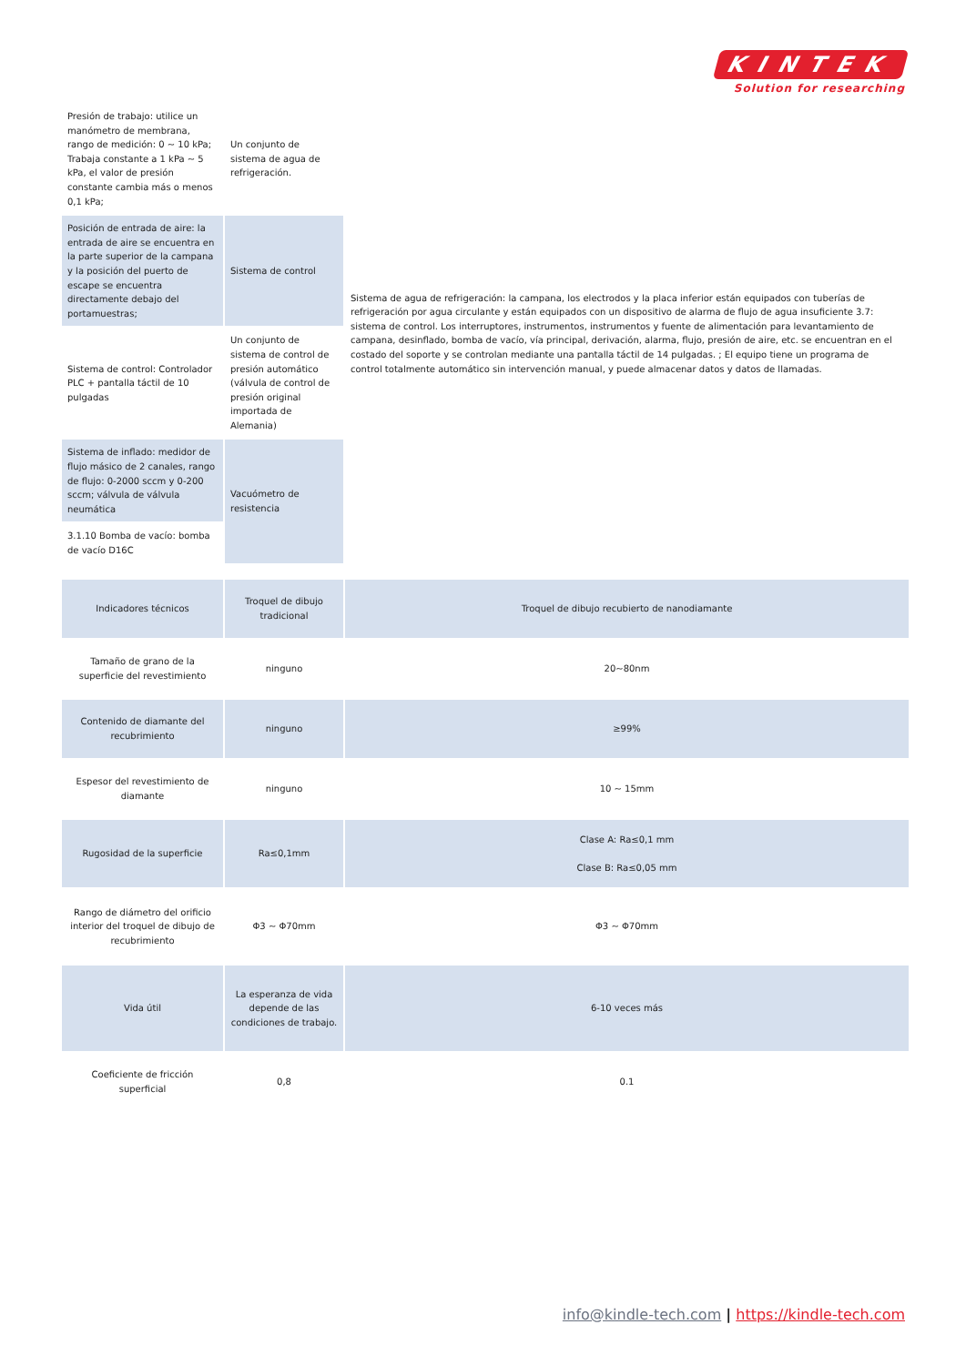KINTEK
Solution for researching
| Presión de trabajo: utilice un manómetro de membrana, rango de medición: 0 ~ 10 kPa; Trabaja constante a 1 kPa ~ 5 kPa, el valor de presión constante cambia más o menos 0,1 kPa; | Un conjunto de sistema de agua de refrigeración. | Sistema de agua de refrigeración: la campana, los electrodos y la placa inferior están equipados con tuberías de refrigeración por agua circulante y están equipados con un dispositivo de alarma de flujo de agua insuficiente 3.7: sistema de control. Los interruptores, instrumentos, instrumentos y fuente de alimentación para levantamiento de campana, desinflado, bomba de vacío, vía principal, derivación, alarma, flujo, presión de aire, etc. se encuentran en el costado del soporte y se controlan mediante una pantalla táctil de 14 pulgadas. ; El equipo tiene un programa de control totalmente automático sin intervención manual, y puede almacenar datos y datos de llamadas. |
| Posición de entrada de aire: la entrada de aire se encuentra en la parte superior de la campana y la posición del puerto de escape se encuentra directamente debajo del portamuestras; | Sistema de control | |
| Sistema de control: Controlador PLC + pantalla táctil de 10 pulgadas | Un conjunto de sistema de control de presión automático (válvula de control de presión original importada de Alemania) | |
| Sistema de inflado: medidor de flujo másico de 2 canales, rango de flujo: 0-2000 sccm y 0-200 sccm; válvula de válvula neumática | Vacuómetro de resistencia | |
| 3.1.10 Bomba de vacío: bomba de vacío D16C | | |
| Indicadores técnicos | Troquel de dibujo tradicional | Troquel de dibujo recubierto de nanodiamante |
| Tamaño de grano de la superficie del revestimiento | ninguno | 20~80nm |
| Contenido de diamante del recubrimiento | ninguno | ≥99% |
| Espesor del revestimiento de diamante | ninguno | 10 ~ 15mm |
| Rugosidad de la superficie | Ra≤0,1mm | Clase A: Ra≤0,1 mm Clase B: Ra≤0,05 mm |
| Rango de diámetro del orificio interior del troquel de dibujo de recubrimiento | Φ3 ~ Φ70mm | Φ3 ~ Φ70mm |
| Vida útil | La esperanza de vida depende de las condiciones de trabajo. | 6-10 veces más |
| Coeficiente de fricción superficial | 0,8 | 0.1 |
info@kindle-tech.com | https://kindle-tech.com